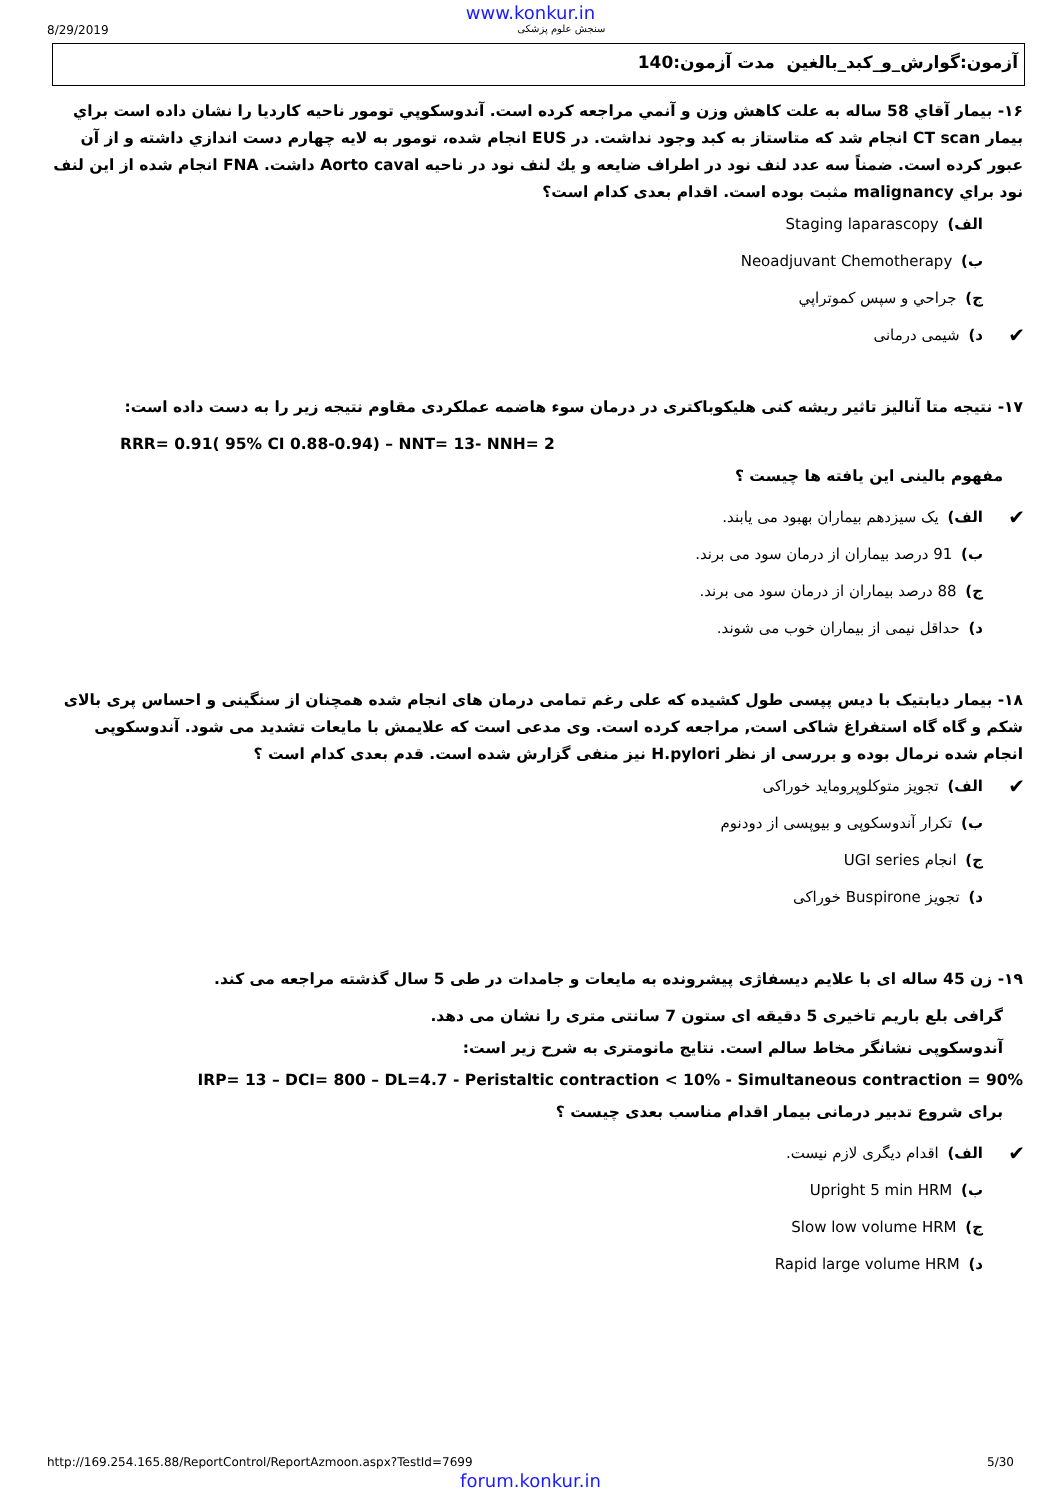www.konkur.in
8/29/2019 سنجش علوم پزشکی
آزمون:گوارش_و_کبد_بالغین مدت آزمون:140
۱۶- بيمار آقاي 58 ساله به علت كاهش وزن و آنمي مراجعه كرده است. آندوسكوپي تومور ناحيه كارديا را نشان داده است براي بيمار CT scan انجام شد كه متاستاز به كبد وجود نداشت. در EUS انجام شده، تومور به لايه چهارم دست اندازي داشته و از آن عبور كرده است. ضمناً سه عدد لنف نود در اطراف ضايعه و يك لنف نود در ناحيه Aorto caval داشت. FNA انجام شده از اين لنف نود براي malignancy مثبت بوده است. اقدام بعدی کدام است؟
الف) Staging laparascopy
ب) Neoadjuvant Chemotherapy
ج) جراحي و سپس كموتراپي
✔ د) شیمی درمانی
۱۷- نتیجه متا آنالیز تاثیر ریشه کنی هلیکوباکتری در درمان سوء هاضمه عملکردی مقاوم نتیجه زیر را به دست داده است:
RRR= 0.91( 95% CI 0.88-0.94) – NNT= 13- NNH= 2
مفهوم بالینی این یافته ها چیست ؟
✔ الف) یک سیزدهم بیماران بهبود می یابند.
ب) 91 درصد بیماران از درمان سود می برند.
ج) 88 درصد بیماران از درمان سود می برند.
د) حداقل نیمی از بیماران خوب می شوند.
۱۸- بیمار دیابتیک با دیس پپسی طول کشیده که علی رغم تمامی درمان های انجام شده همچنان از سنگینی و احساس پری بالای شکم و گاه گاه استفراغ شاکی است, مراجعه کرده است. وی مدعی است که علایمش با مایعات تشدید می شود. آندوسکوپی انجام شده نرمال بوده و بررسی از نظر H.pylori نیز منفی گزارش شده است. قدم بعدی کدام است ؟
✔ الف) تجویز متوکلوپروماید خوراکی
ب) تکرار آندوسکوپی و بیوپسی از دودنوم
ج) انجام UGI series
د) تجویز Buspirone خوراکی
۱۹- زن 45 ساله ای با علایم دیسفاژی پیشرونده به مایعات و جامدات در طی 5 سال گذشته مراجعه می کند.
گرافی بلع باریم تاخیری 5 دقیقه ای ستون 7 سانتی متری را نشان می دهد.
آندوسکوپی نشانگر مخاط سالم است. نتایج مانومتری به شرح زیر است:
IRP= 13 – DCI= 800 – DL=4.7 - Peristaltic contraction < 10% - Simultaneous contraction = 90%
برای شروع تدبیر درمانی بیمار اقدام مناسب بعدی چیست ؟
✔ الف) اقدام دیگری لازم نیست.
ب) Upright 5 min HRM
ج) Slow low volume HRM
د) Rapid large volume HRM
http://169.254.165.88/ReportControl/ReportAzmoon.aspx?TestId=7699 5/30
forum.konkur.in